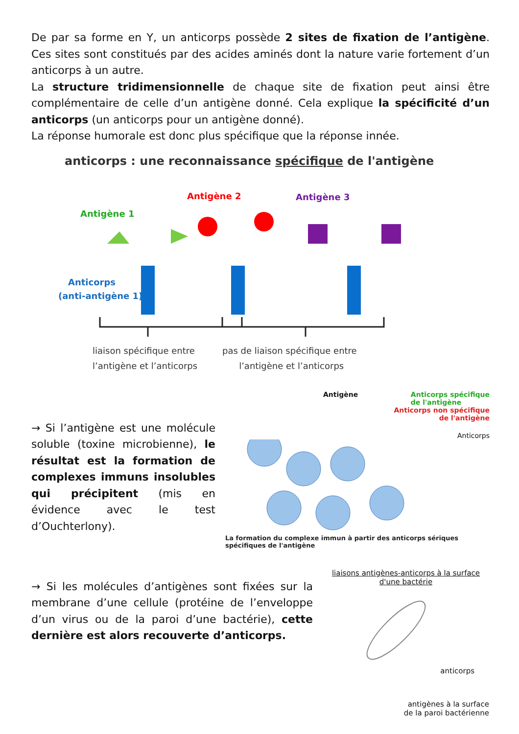De par sa forme en Y, un anticorps possède 2 sites de fixation de l’antigène. Ces sites sont constitués par des acides aminés dont la nature varie fortement d’un anticorps à un autre.
La structure tridimensionnelle de chaque site de fixation peut ainsi être complémentaire de celle d’un antigène donné. Cela explique la spécificité d’un anticorps (un anticorps pour un antigène donné).
La réponse humorale est donc plus spécifique que la réponse innée.
anticorps : une reconnaissance spécifique de l'antigène
Antigène 1
Antigène 2
Antigène 3
Anticorps
(anti-antigène 1)
liaison spécifique entre
pas de liaison spécifique entre
l’antigène et l’anticorps l’antigène et l’anticorps
→ Si l’antigène est une molécule soluble (toxine microbienne), le résultat est la formation de complexes immuns insolubles qui précipitent (mis en évidence avec le test d’Ouchterlony).
Antigène Anticorps spécifique
de l'antigène
Anticorps non spécifique
de l'antigène
Anticorps
La formation du complexe immun à partir des anticorps sériques spécifiques de l'antigène
→ Si les molécules d’antigènes sont fixées sur la membrane d’une cellule (protéine de l’enveloppe d’un virus ou de la paroi d’une bactérie), cette dernière est alors recouverte d’anticorps.
liaisons antigènes-anticorps à la surface d'une bactérie
anticorps
antigènes à la surface
de la paroi bactérienne